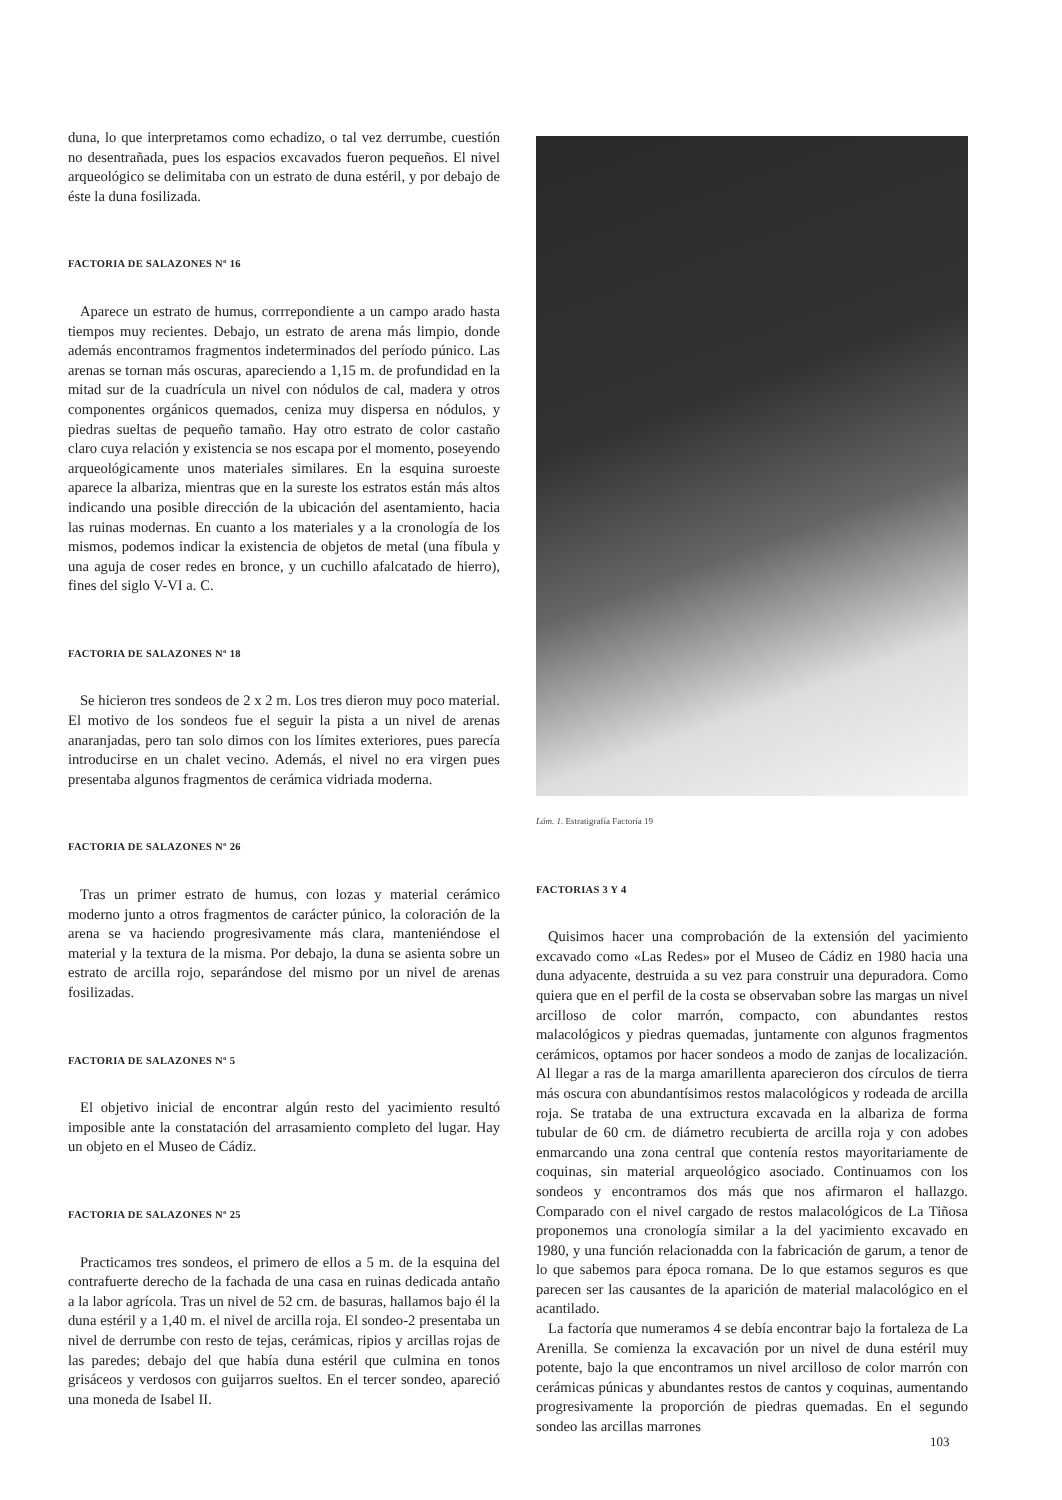duna, lo que interpretamos como echadizo, o tal vez derrumbe, cuestión no desentrañada, pues los espacios excavados fueron pequeños. El nivel arqueológico se delimitaba con un estrato de duna estéril, y por debajo de éste la duna fosilizada.
FACTORIA DE SALAZONES Nº 16
Aparece un estrato de humus, corrrepondiente a un campo arado hasta tiempos muy recientes. Debajo, un estrato de arena más limpio, donde además encontramos fragmentos indeterminados del período púnico. Las arenas se tornan más oscuras, apareciendo a 1,15 m. de profundidad en la mitad sur de la cuadrícula un nivel con nódulos de cal, madera y otros componentes orgánicos quemados, ceniza muy dispersa en nódulos, y piedras sueltas de pequeño tamaño. Hay otro estrato de color castaño claro cuya relación y existencia se nos escapa por el momento, poseyendo arqueológicamente unos materiales similares. En la esquina suroeste aparece la albariza, mientras que en la sureste los estratos están más altos indicando una posible dirección de la ubicación del asentamiento, hacia las ruinas modernas. En cuanto a los materiales y a la cronología de los mismos, podemos indicar la existencia de objetos de metal (una fíbula y una aguja de coser redes en bronce, y un cuchillo afalcatado de hierro), fines del siglo V-VI a. C.
FACTORIA DE SALAZONES Nº 18
Se hicieron tres sondeos de 2 x 2 m. Los tres dieron muy poco material. El motivo de los sondeos fue el seguir la pista a un nivel de arenas anaranjadas, pero tan solo dimos con los límites exteriores, pues parecía introducirse en un chalet vecino. Además, el nivel no era virgen pues presentaba algunos fragmentos de cerámica vidriada moderna.
FACTORIA DE SALAZONES Nº 26
Tras un primer estrato de humus, con lozas y material cerámico moderno junto a otros fragmentos de carácter púnico, la coloración de la arena se va haciendo progresivamente más clara, manteniéndose el material y la textura de la misma. Por debajo, la duna se asienta sobre un estrato de arcilla rojo, separándose del mismo por un nivel de arenas fosilizadas.
FACTORIA DE SALAZONES Nº 5
El objetivo inicial de encontrar algún resto del yacimiento resultó imposible ante la constatación del arrasamiento completo del lugar. Hay un objeto en el Museo de Cádiz.
FACTORIA DE SALAZONES Nº 25
Practicamos tres sondeos, el primero de ellos a 5 m. de la esquina del contrafuerte derecho de la fachada de una casa en ruinas dedicada antaño a la labor agrícola. Tras un nivel de 52 cm. de basuras, hallamos bajo él la duna estéril y a 1,40 m. el nivel de arcilla roja. El sondeo-2 presentaba un nivel de derrumbe con resto de tejas, cerámicas, ripios y arcillas rojas de las paredes; debajo del que había duna estéril que culmina en tonos grisáceos y verdosos con guijarros sueltos. En el tercer sondeo, apareció una moneda de Isabel II.
Lám. 1. Estratigrafía Factoría 19
FACTORIAS 3 Y 4
Quisimos hacer una comprobación de la extensión del yacimiento excavado como «Las Redes» por el Museo de Cádiz en 1980 hacia una duna adyacente, destruida a su vez para construir una depuradora. Como quiera que en el perfil de la costa se observaban sobre las margas un nivel arcilloso de color marrón, compacto, con abundantes restos malacológicos y piedras quemadas, juntamente con algunos fragmentos cerámicos, optamos por hacer sondeos a modo de zanjas de localización. Al llegar a ras de la marga amarillenta aparecieron dos círculos de tierra más oscura con abundantísimos restos malacológicos y rodeada de arcilla roja. Se trataba de una extructura excavada en la albariza de forma tubular de 60 cm. de diámetro recubierta de arcilla roja y con adobes enmarcando una zona central que contenía restos mayoritariamente de coquinas, sin material arqueológico asociado. Continuamos con los sondeos y encontramos dos más que nos afirmaron el hallazgo. Comparado con el nivel cargado de restos malacológicos de La Tiñosa proponemos una cronología similar a la del yacimiento excavado en 1980, y una función relacionadda con la fabricación de garum, a tenor de lo que sabemos para época romana. De lo que estamos seguros es que parecen ser las causantes de la aparición de material malacológico en el acantilado.
La factoría que numeramos 4 se debía encontrar bajo la fortaleza de La Arenilla. Se comienza la excavación por un nivel de duna estéril muy potente, bajo la que encontramos un nivel arcilloso de color marrón con cerámicas púnicas y abundantes restos de cantos y coquinas, aumentando progresivamente la proporción de piedras quemadas. En el segundo sondeo las arcillas marrones
103